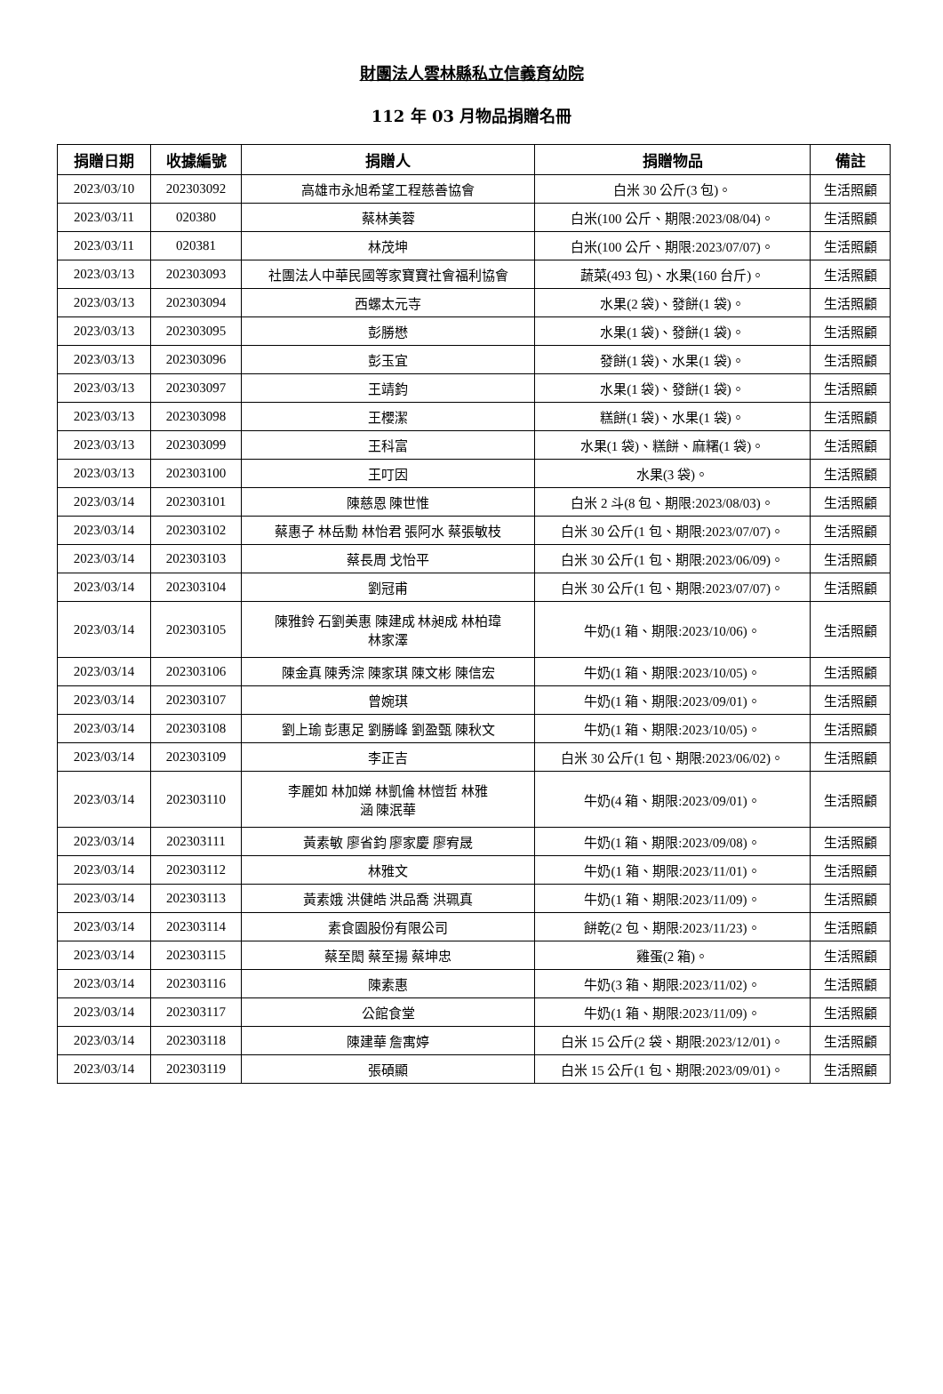財團法人雲林縣私立信義育幼院
112 年 03 月物品捐贈名冊
| 捐贈日期 | 收據編號 | 捐贈人 | 捐贈物品 | 備註 |
| --- | --- | --- | --- | --- |
| 2023/03/10 | 202303092 | 高雄市永旭希望工程慈善協會 | 白米 30 公斤(3 包)。 | 生活照顧 |
| 2023/03/11 | 020380 | 蔡林美蓉 | 白米(100 公斤、期限:2023/08/04)。 | 生活照顧 |
| 2023/03/11 | 020381 | 林茂坤 | 白米(100 公斤、期限:2023/07/07)。 | 生活照顧 |
| 2023/03/13 | 202303093 | 社團法人中華民國等家寶寶社會福利協會 | 蔬菜(493 包)、水果(160 台斤)。 | 生活照顧 |
| 2023/03/13 | 202303094 | 西螺太元寺 | 水果(2 袋)、發餅(1 袋)。 | 生活照顧 |
| 2023/03/13 | 202303095 | 彭勝懋 | 水果(1 袋)、發餅(1 袋)。 | 生活照顧 |
| 2023/03/13 | 202303096 | 彭玉宜 | 發餅(1 袋)、水果(1 袋)。 | 生活照顧 |
| 2023/03/13 | 202303097 | 王靖鈞 | 水果(1 袋)、發餅(1 袋)。 | 生活照顧 |
| 2023/03/13 | 202303098 | 王櫻潔 | 糕餅(1 袋)、水果(1 袋)。 | 生活照顧 |
| 2023/03/13 | 202303099 | 王科富 | 水果(1 袋)、糕餅、麻糬(1 袋)。 | 生活照顧 |
| 2023/03/13 | 202303100 | 王叮因 | 水果(3 袋)。 | 生活照顧 |
| 2023/03/14 | 202303101 | 陳慈恩 陳世惟 | 白米 2 斗(8 包、期限:2023/08/03)。 | 生活照顧 |
| 2023/03/14 | 202303102 | 蔡惠子 林岳勳 林怡君 張阿水 蔡張敏枝 | 白米 30 公斤(1 包、期限:2023/07/07)。 | 生活照顧 |
| 2023/03/14 | 202303103 | 蔡長周 戈怡平 | 白米 30 公斤(1 包、期限:2023/06/09)。 | 生活照顧 |
| 2023/03/14 | 202303104 | 劉冠甫 | 白米 30 公斤(1 包、期限:2023/07/07)。 | 生活照顧 |
| 2023/03/14 | 202303105 | 陳雅鈴 石劉美惠 陳建成 林昶成 林柏瑋 林家澤 | 牛奶(1 箱、期限:2023/10/06)。 | 生活照顧 |
| 2023/03/14 | 202303106 | 陳金真 陳秀淙 陳家琪 陳文彬 陳信宏 | 牛奶(1 箱、期限:2023/10/05)。 | 生活照顧 |
| 2023/03/14 | 202303107 | 曾婉琪 | 牛奶(1 箱、期限:2023/09/01)。 | 生活照顧 |
| 2023/03/14 | 202303108 | 劉上瑜 彭惠足 劉勝峰 劉盈甄 陳秋文 | 牛奶(1 箱、期限:2023/10/05)。 | 生活照顧 |
| 2023/03/14 | 202303109 | 李正吉 | 白米 30 公斤(1 包、期限:2023/06/02)。 | 生活照顧 |
| 2023/03/14 | 202303110 | 李麗如 林加娣 林凱倫 林愷哲 林雅 涵 陳泯華 | 牛奶(4 箱、期限:2023/09/01)。 | 生活照顧 |
| 2023/03/14 | 202303111 | 黃素敏 廖省鈞 廖家慶 廖宥晟 | 牛奶(1 箱、期限:2023/09/08)。 | 生活照顧 |
| 2023/03/14 | 202303112 | 林雅文 | 牛奶(1 箱、期限:2023/11/01)。 | 生活照顧 |
| 2023/03/14 | 202303113 | 黃素娥 洪健皓 洪品喬 洪珮真 | 牛奶(1 箱、期限:2023/11/09)。 | 生活照顧 |
| 2023/03/14 | 202303114 | 素食園股份有限公司 | 餅乾(2 包、期限:2023/11/23)。 | 生活照顧 |
| 2023/03/14 | 202303115 | 蔡至閎 蔡至揚 蔡坤忠 | 雞蛋(2 箱)。 | 生活照顧 |
| 2023/03/14 | 202303116 | 陳素惠 | 牛奶(3 箱、期限:2023/11/02)。 | 生活照顧 |
| 2023/03/14 | 202303117 | 公館食堂 | 牛奶(1 箱、期限:2023/11/09)。 | 生活照顧 |
| 2023/03/14 | 202303118 | 陳建華 詹寓婷 | 白米 15 公斤(2 袋、期限:2023/12/01)。 | 生活照顧 |
| 2023/03/14 | 202303119 | 張碩顯 | 白米 15 公斤(1 包、期限:2023/09/01)。 | 生活照顧 |